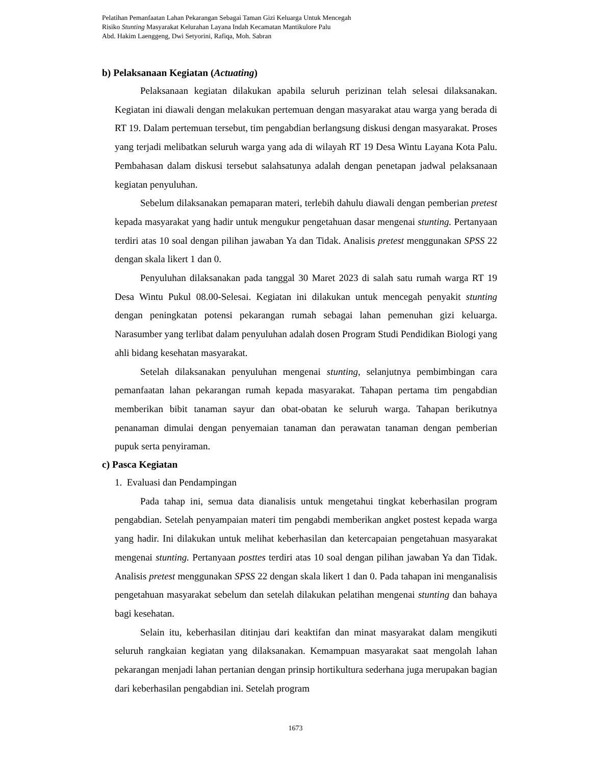Pelatihan Pemanfaatan Lahan Pekarangan Sebagai Taman Gizi Keluarga Untuk Mencegah
Risiko Stunting Masyarakat Kelurahan Layana Indah Kecamatan Mantikulore Palu
Abd. Hakim Laenggeng, Dwi Setyorini, Rafiqa, Moh. Sabran
b) Pelaksanaan Kegiatan (Actuating)
Pelaksanaan kegiatan dilakukan apabila seluruh perizinan telah selesai dilaksanakan. Kegiatan ini diawali dengan melakukan pertemuan dengan masyarakat atau warga yang berada di RT 19. Dalam pertemuan tersebut, tim pengabdian berlangsung diskusi dengan masyarakat. Proses yang terjadi melibatkan seluruh warga yang ada di wilayah RT 19 Desa Wintu Layana Kota Palu. Pembahasan dalam diskusi tersebut salahsatunya adalah dengan penetapan jadwal pelaksanaan kegiatan penyuluhan.
Sebelum dilaksanakan pemaparan materi, terlebih dahulu diawali dengan pemberian pretest kepada masyarakat yang hadir untuk mengukur pengetahuan dasar mengenai stunting. Pertanyaan terdiri atas 10 soal dengan pilihan jawaban Ya dan Tidak. Analisis pretest menggunakan SPSS 22 dengan skala likert 1 dan 0.
Penyuluhan dilaksanakan pada tanggal 30 Maret 2023 di salah satu rumah warga RT 19 Desa Wintu Pukul 08.00-Selesai. Kegiatan ini dilakukan untuk mencegah penyakit stunting dengan peningkatan potensi pekarangan rumah sebagai lahan pemenuhan gizi keluarga. Narasumber yang terlibat dalam penyuluhan adalah dosen Program Studi Pendidikan Biologi yang ahli bidang kesehatan masyarakat.
Setelah dilaksanakan penyuluhan mengenai stunting, selanjutnya pembimbingan cara pemanfaatan lahan pekarangan rumah kepada masyarakat. Tahapan pertama tim pengabdian memberikan bibit tanaman sayur dan obat-obatan ke seluruh warga. Tahapan berikutnya penanaman dimulai dengan penyemaian tanaman dan perawatan tanaman dengan pemberian pupuk serta penyiraman.
c) Pasca Kegiatan
1. Evaluasi dan Pendampingan
Pada tahap ini, semua data dianalisis untuk mengetahui tingkat keberhasilan program pengabdian. Setelah penyampaian materi tim pengabdi memberikan angket postest kepada warga yang hadir. Ini dilakukan untuk melihat keberhasilan dan ketercapaian pengetahuan masyarakat mengenai stunting. Pertanyaan posttes terdiri atas 10 soal dengan pilihan jawaban Ya dan Tidak. Analisis pretest menggunakan SPSS 22 dengan skala likert 1 dan 0. Pada tahapan ini menganalisis pengetahuan masyarakat sebelum dan setelah dilakukan pelatihan mengenai stunting dan bahaya bagi kesehatan.
Selain itu, keberhasilan ditinjau dari keaktifan dan minat masyarakat dalam mengikuti seluruh rangkaian kegiatan yang dilaksanakan. Kemampuan masyarakat saat mengolah lahan pekarangan menjadi lahan pertanian dengan prinsip hortikultura sederhana juga merupakan bagian dari keberhasilan pengabdian ini. Setelah program
1673